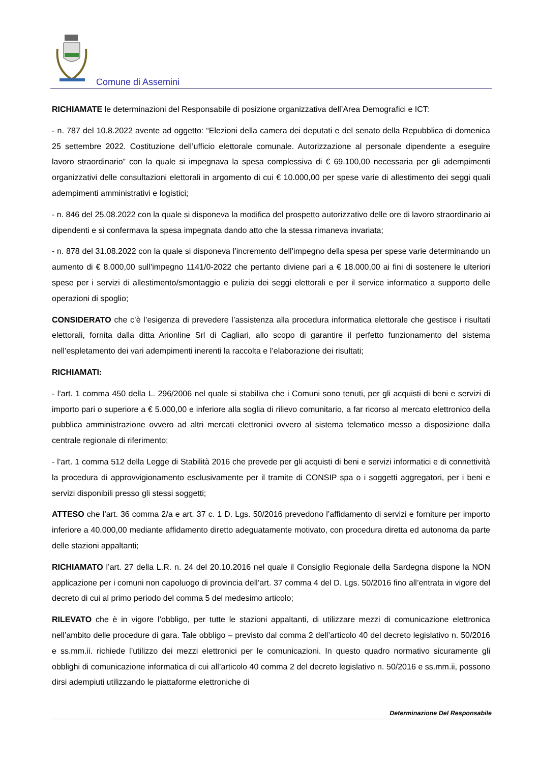Comune di Assemini
RICHIAMATE le determinazioni del Responsabile di posizione organizzativa dell’Area Demografici e ICT:
- n. 787 del 10.8.2022 avente ad oggetto: “Elezioni della camera dei deputati e del senato della Repubblica di domenica 25 settembre 2022. Costituzione dell’ufficio elettorale comunale. Autorizzazione al personale dipendente a eseguire lavoro straordinario” con la quale si impegnava la spesa complessiva di € 69.100,00 necessaria per gli adempimenti organizzativi delle consultazioni elettorali in argomento di cui € 10.000,00 per spese varie di allestimento dei seggi quali adempimenti amministrativi e logistici;
- n. 846 del 25.08.2022 con la quale si disponeva la modifica del prospetto autorizzativo delle ore di lavoro straordinario ai dipendenti e si confermava la spesa impegnata dando atto che la stessa rimaneva invariata;
- n. 878 del 31.08.2022 con la quale si disponeva l’incremento dell’impegno della spesa per spese varie determinando un aumento di € 8.000,00 sull’impegno 1141/0-2022 che pertanto diviene pari a € 18.000,00 ai fini di sostenere le ulteriori spese per i servizi di allestimento/smontaggio e pulizia dei seggi elettorali e per il service informatico a supporto delle operazioni di spoglio;
CONSIDERATO che c’è l’esigenza di prevedere l’assistenza alla procedura informatica elettorale che gestisce i risultati elettorali, fornita dalla ditta Arionline Srl di Cagliari, allo scopo di garantire il perfetto funzionamento del sistema nell’espletamento dei vari adempimenti inerenti la raccolta e l’elaborazione dei risultati;
RICHIAMATI:
- l’art. 1 comma 450 della L. 296/2006 nel quale si stabiliva che i Comuni sono tenuti, per gli acquisti di beni e servizi di importo pari o superiore a € 5.000,00 e inferiore alla soglia di rilievo comunitario, a far ricorso al mercato elettronico della pubblica amministrazione ovvero ad altri mercati elettronici ovvero al sistema telematico messo a disposizione dalla centrale regionale di riferimento;
- l’art. 1 comma 512 della Legge di Stabilità 2016 che prevede per gli acquisti di beni e servizi informatici e di connettività la procedura di approvvigionamento esclusivamente per il tramite di CONSIP spa o i soggetti aggregatori, per i beni e servizi disponibili presso gli stessi soggetti;
ATTESO che l’art. 36 comma 2/a e art. 37 c. 1 D. Lgs. 50/2016 prevedono l’affidamento di servizi e forniture per importo inferiore a 40.000,00 mediante affidamento diretto adeguatamente motivato, con procedura diretta ed autonoma da parte delle stazioni appaltanti;
RICHIAMATO l’art. 27 della L.R. n. 24 del 20.10.2016 nel quale il Consiglio Regionale della Sardegna dispone la NON applicazione per i comuni non capoluogo di provincia dell’art. 37 comma 4 del D. Lgs. 50/2016 fino all’entrata in vigore del decreto di cui al primo periodo del comma 5 del medesimo articolo;
RILEVATO che è in vigore l’obbligo, per tutte le stazioni appaltanti, di utilizzare mezzi di comunicazione elettronica nell’ambito delle procedure di gara. Tale obbligo – previsto dal comma 2 dell’articolo 40 del decreto legislativo n. 50/2016 e ss.mm.ii. richiede l’utilizzo dei mezzi elettronici per le comunicazioni. In questo quadro normativo sicuramente gli obblighi di comunicazione informatica di cui all’articolo 40 comma 2 del decreto legislativo n. 50/2016 e ss.mm.ii, possono dirsi adempiuti utilizzando le piattaforme elettroniche di
Determinazione Del Responsabile